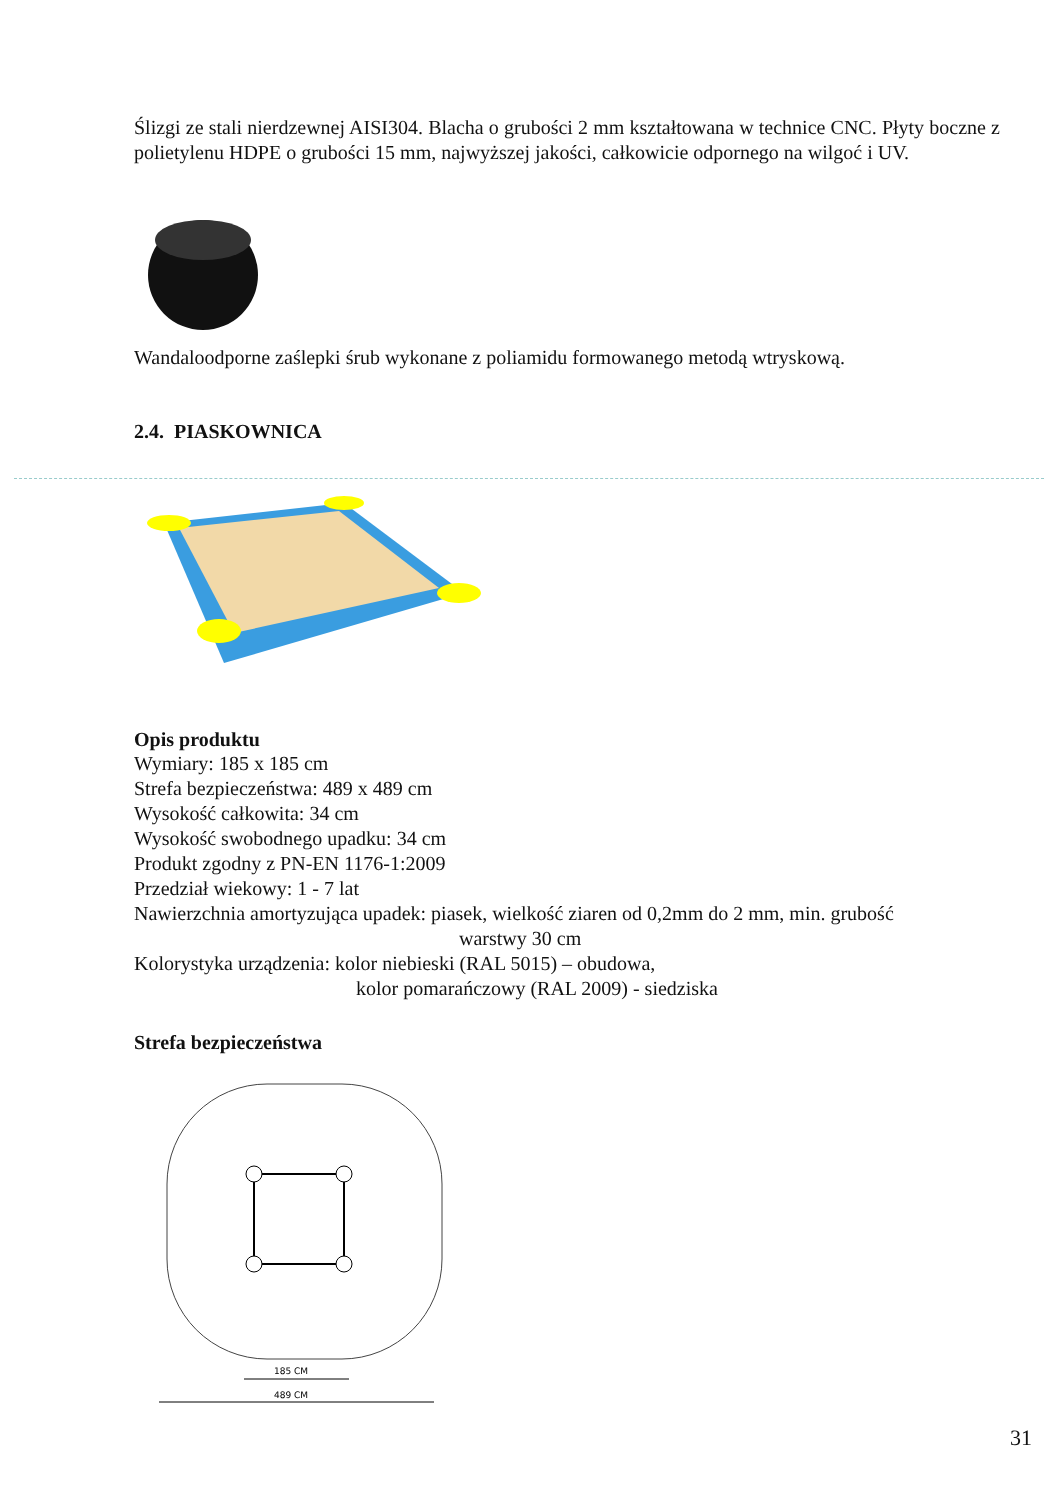Ślizgi ze stali nierdzewnej AISI304. Blacha o grubości 2 mm kształtowana w technice CNC. Płyty boczne z polietylenu HDPE o grubości 15 mm, najwyższej jakości, całkowicie odpornego na wilgoć i UV.
Wandaloodporne zaślepki śrub wykonane z poliamidu formowanego metodą wtryskową.
2.4. PIASKOWNICA
Opis produktu
Wymiary: 185 x 185 cm
Strefa bezpieczeństwa: 489 x 489 cm
Wysokość całkowita: 34 cm
Wysokość swobodnego upadku: 34 cm
Produkt zgodny z PN-EN 1176-1:2009
Przedział wiekowy: 1 - 7 lat
Nawierzchnia amortyzująca upadek: piasek, wielkość ziaren od 0,2mm do 2 mm, min. grubość
warstwy 30 cm
Kolorystyka urządzenia: kolor niebieski (RAL 5015) – obudowa,
kolor pomarańczowy (RAL 2009) - siedziska
Strefa bezpieczeństwa
185 CM
489 CM
31